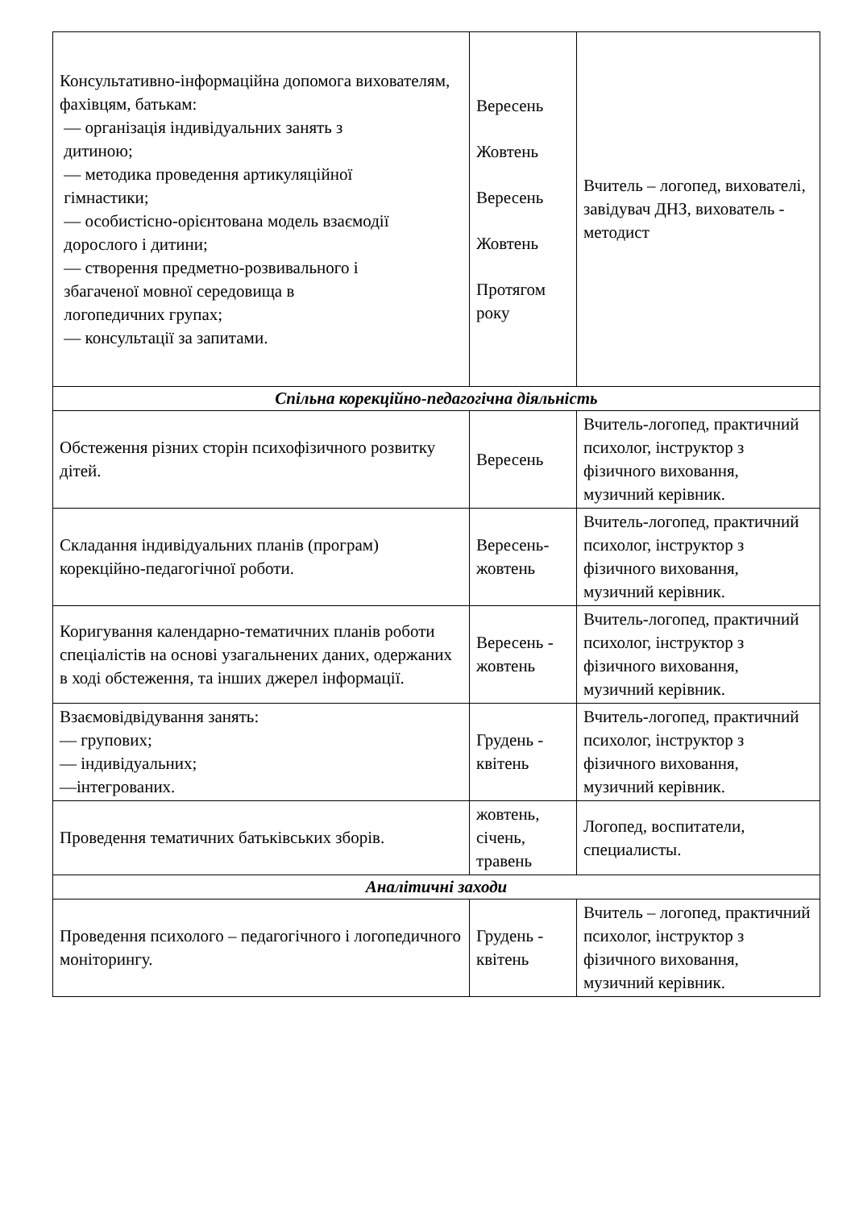| Консультативно-інформаційна допомога вихователям, фахівцям, батькам: — організація індивідуальних занять з дитиною; — методика проведення артикуляційної гімнастики; — особистісно-орієнтована модель взаємодії дорослого і дитини; — створення предметно-розвивального і збагаченої мовної середовища в логопедичних групах; — консультації за запитами. | Вересень Жовтень Вересень Жовтень Протягом року | Вчитель – логопед, вихователі, завідувач ДНЗ, вихователь - методист |
| Спільна корекційно-педагогічна діяльність | | |
| Обстеження різних сторін психофізичного розвитку дітей. | Вересень | Вчитель-логопед, практичний психолог, інструктор з фізичного виховання, музичний керівник. |
| Складання індивідуальних планів (програм) корекційно-педагогічної роботи. | Вересень-жовтень | Вчитель-логопед, практичний психолог, інструктор з фізичного виховання, музичний керівник. |
| Коригування календарно-тематичних планів роботи спеціалістів на основі узагальнених даних, одержаних в ході обстеження, та інших джерел інформації. | Вересень - жовтень | Вчитель-логопед, практичний психолог, інструктор з фізичного виховання, музичний керівник. |
| Взаємовідвідування занять: — групових; — індивідуальних; —інтегрованих. | Грудень - квітень | Вчитель-логопед, практичний психолог, інструктор з фізичного виховання, музичний керівник. |
| Проведення тематичних батьківських зборів. | жовтень, січень, травень | Логопед, воспитатели, специалисты. |
| Аналітичні заходи | | |
| Проведення психолого – педагогічного і логопедичного моніторингу. | Грудень - квітень | Вчитель – логопед, практичний психолог, інструктор з фізичного виховання, музичний керівник. |